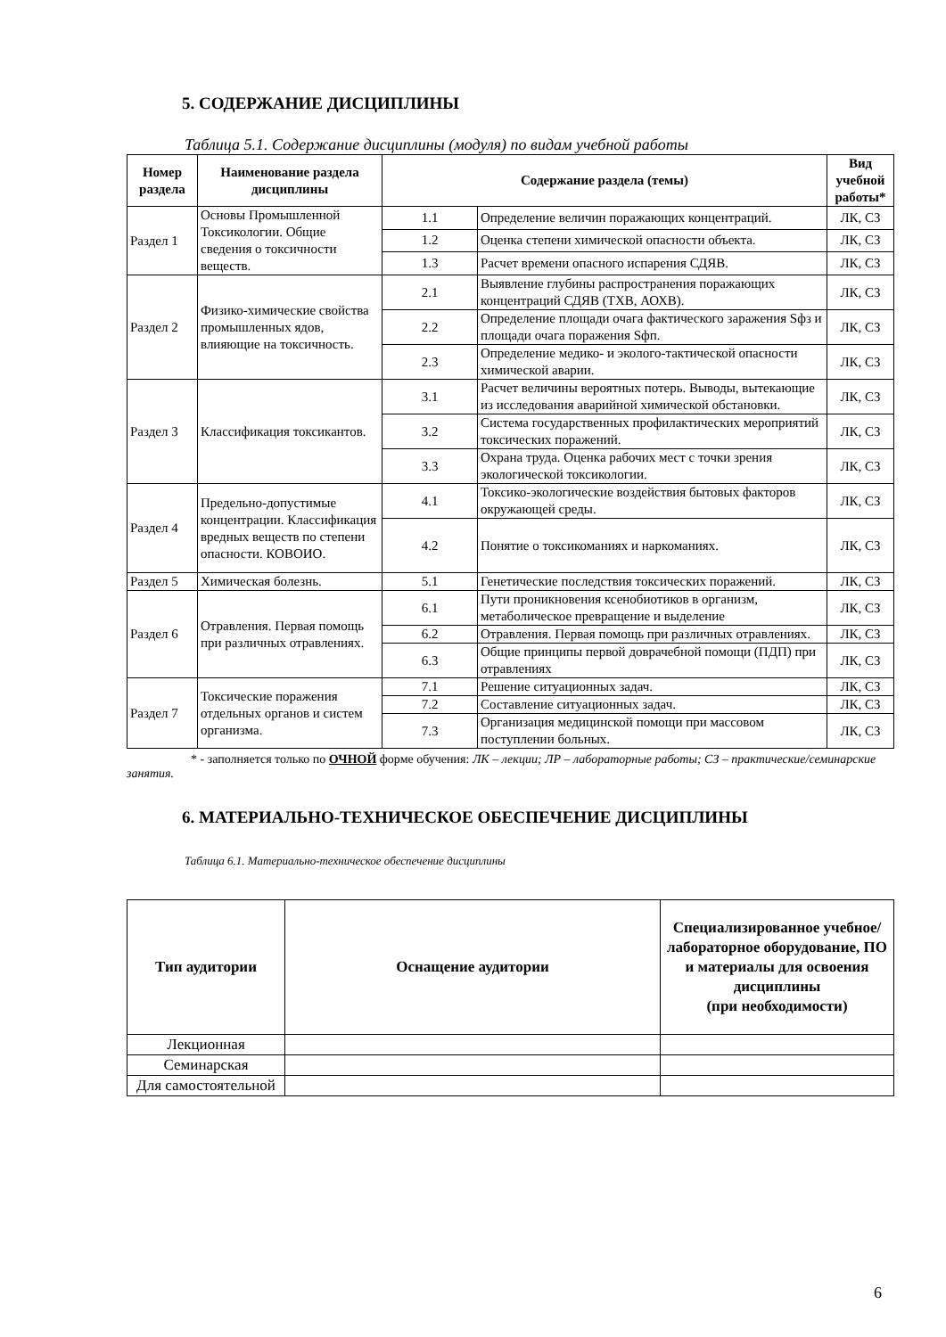5. СОДЕРЖАНИЕ ДИСЦИПЛИНЫ
Таблица 5.1. Содержание дисциплины (модуля) по видам учебной работы
| Номер раздела | Наименование раздела дисциплины | Содержание раздела (темы) | | Вид учебной работы* |
| --- | --- | --- | --- | --- |
| Раздел 1 | Основы Промышленной Токсикологии. Общие сведения о токсичности веществ. | 1.1 | Определение величин поражающих концентраций. | ЛК, СЗ |
| | | 1.2 | Оценка степени химической опасности объекта. | ЛК, СЗ |
| | | 1.3 | Расчет времени опасного испарения СДЯВ. | ЛК, СЗ |
| Раздел 2 | Физико-химические свойства промышленных ядов, влияющие на токсичность. | 2.1 | Выявление глубины распространения поражающих концентраций СДЯВ (ТХВ, АОХВ). | ЛК, СЗ |
| | | 2.2 | Определение площади очага фактического заражения Sфз и площади очага поражения Sфп. | ЛК, СЗ |
| | | 2.3 | Определение медико- и эколого-тактической опасности химической аварии. | ЛК, СЗ |
| Раздел 3 | Классификация токсикантов. | 3.1 | Расчет величины вероятных потерь. Выводы, вытекающие из исследования аварийной химической обстановки. | ЛК, СЗ |
| | | 3.2 | Система государственных профилактических мероприятий токсических поражений. | ЛК, СЗ |
| | | 3.3 | Охрана труда. Оценка рабочих мест с точки зрения экологической токсикологии. | ЛК, СЗ |
| Раздел 4 | Предельно-допустимые концентрации. Классификация вредных веществ по степени опасности. КОВОИО. | 4.1 | Токсико-экологические воздействия бытовых факторов окружающей среды. | ЛК, СЗ |
| | | 4.2 | Понятие о токсикоманиях и наркоманиях. | ЛК, СЗ |
| Раздел 5 | Химическая болезнь. | 5.1 | Генетические последствия токсических поражений. | ЛК, СЗ |
| Раздел 6 | Отравления. Первая помощь при различных отравлениях. | 6.1 | Пути проникновения ксенобиотиков в организм, метаболическое превращение и выделение | ЛК, СЗ |
| | | 6.2 | Отравления. Первая помощь при различных отравлениях. | ЛК, СЗ |
| | | 6.3 | Общие принципы первой доврачебной помощи (ПДП) при отравлениях | ЛК, СЗ |
| Раздел 7 | Токсические поражения отдельных органов и систем организма. | 7.1 | Решение ситуационных задач. | ЛК, СЗ |
| | | 7.2 | Составление ситуационных задач. | ЛК, СЗ |
| | | 7.3 | Организация медицинской помощи при массовом поступлении больных. | ЛК, СЗ |
* - заполняется только по ОЧНОЙ форме обучения: ЛК – лекции; ЛР – лабораторные работы; СЗ – практические/семинарские занятия.
6. МАТЕРИАЛЬНО-ТЕХНИЧЕСКОЕ ОБЕСПЕЧЕНИЕ ДИСЦИПЛИНЫ
Таблица 6.1. Материально-техническое обеспечение дисциплины
| Тип аудитории | Оснащение аудитории | Специализированное учебное/лабораторное оборудование, ПО и материалы для освоения дисциплины (при необходимости) |
| --- | --- | --- |
| Лекционная | | |
| Семинарская | | |
| Для самостоятельной | | |
6